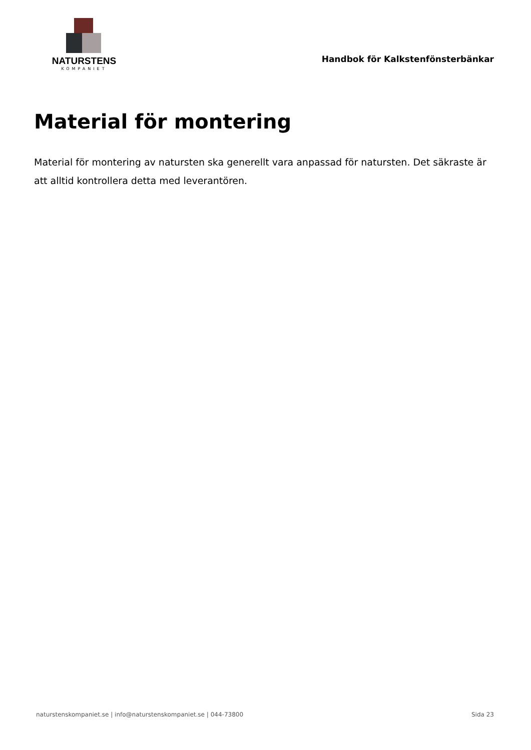NATURSTENS
KOMPANIET
Handbok för Kalkstenfönsterbänkar
Material för montering
Material för montering av natursten ska generellt vara anpassad för natursten. Det säkraste är att alltid kontrollera detta med leverantören.
naturstenskompaniet.se | info@naturstenskompaniet.se | 044-73800 Sida 23